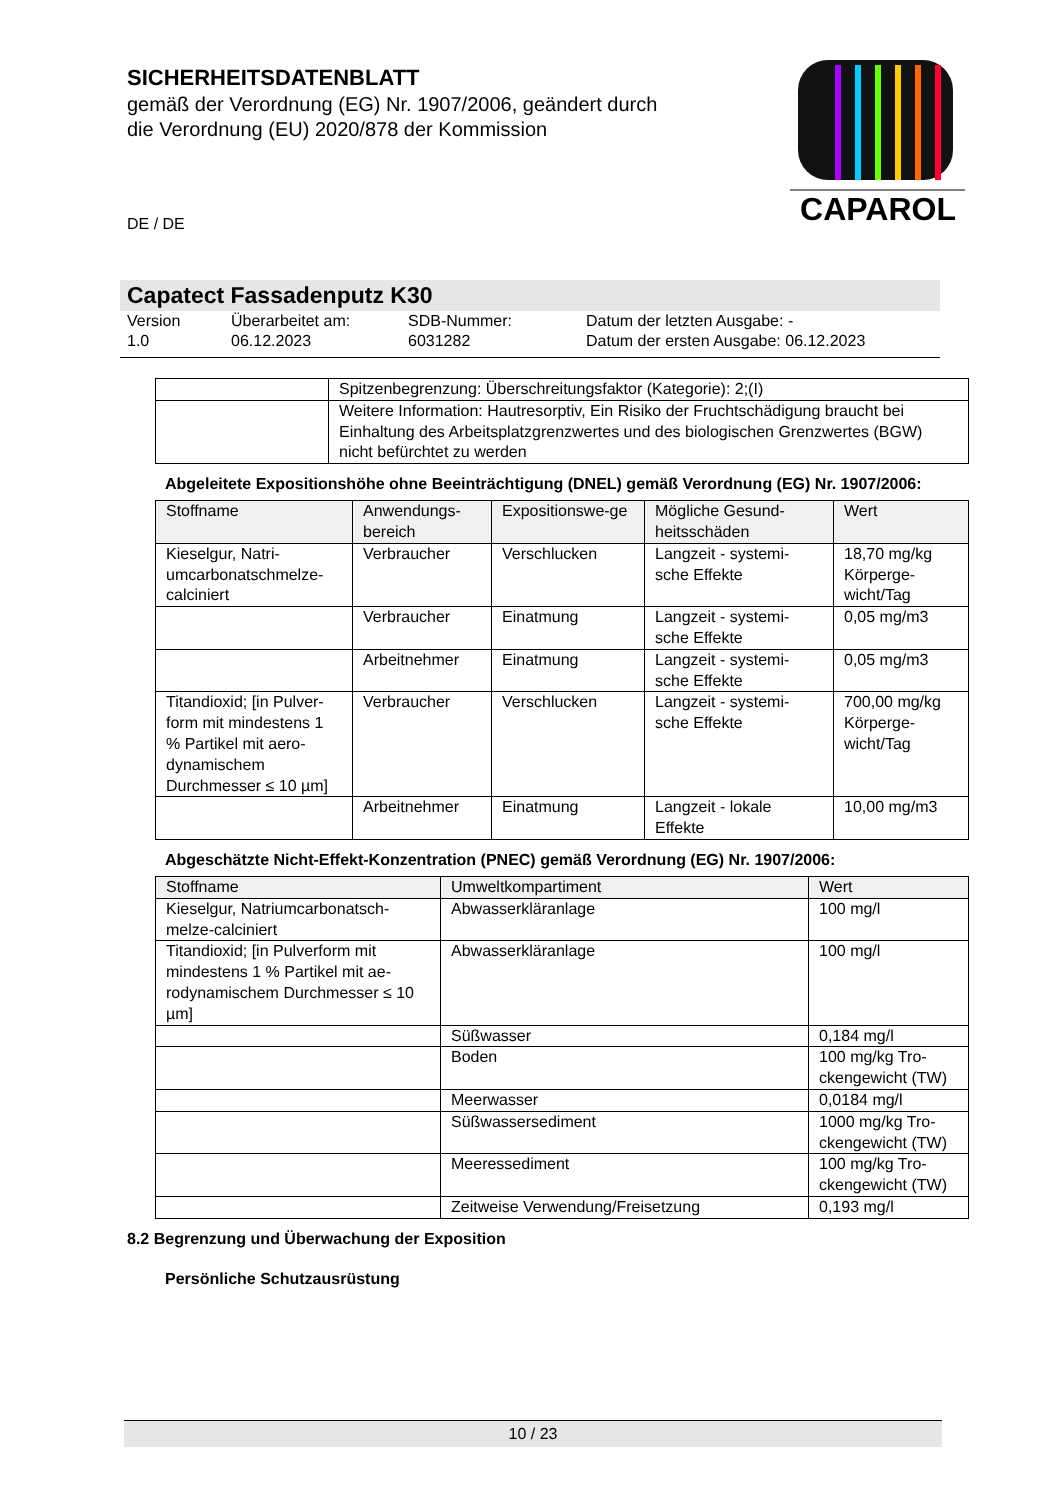SICHERHEITSDATENBLATT
gemäß der Verordnung (EG) Nr. 1907/2006, geändert durch die Verordnung (EU) 2020/878 der Kommission
CAPAROL
DE / DE
Capatect Fassadenputz K30
Version
1.0
Überarbeitet am:
06.12.2023
SDB-Nummer:
6031282
Datum der letzten Ausgabe: -
Datum der ersten Ausgabe: 06.12.2023
| | Spitzenbegrenzung: Überschreitungsfaktor (Kategorie): 2;(I) |
| | Weitere Information: Hautresorptiv, Ein Risiko der Fruchtschädigung braucht bei Einhaltung des Arbeitsplatzgrenzwertes und des biologischen Grenzwertes (BGW) nicht befürchtet zu werden |
Abgeleitete Expositionshöhe ohne Beeinträchtigung (DNEL) gemäß Verordnung (EG) Nr. 1907/2006:
| Stoffname | Anwendungs-bereich | Expositionswe-ge | Mögliche Gesund-heitsschäden | Wert |
| --- | --- | --- | --- | --- |
| Kieselgur, Natri-umcarbonatschmelze-calciniert | Verbraucher | Verschlucken | Langzeit - systemi-sche Effekte | 18,70 mg/kg Körperge-wicht/Tag |
| | Verbraucher | Einatmung | Langzeit - systemi-sche Effekte | 0,05 mg/m3 |
| | Arbeitnehmer | Einatmung | Langzeit - systemi-sche Effekte | 0,05 mg/m3 |
| Titandioxid; [in Pulver-form mit mindestens 1 % Partikel mit aero-dynamischem Durchmesser ≤ 10 µm] | Verbraucher | Verschlucken | Langzeit - systemi-sche Effekte | 700,00 mg/kg Körperge-wicht/Tag |
| | Arbeitnehmer | Einatmung | Langzeit - lokale Effekte | 10,00 mg/m3 |
Abgeschätzte Nicht-Effekt-Konzentration (PNEC) gemäß Verordnung (EG) Nr. 1907/2006:
| Stoffname | Umweltkompartiment | Wert |
| --- | --- | --- |
| Kieselgur, Natriumcarbonatsch-melze-calciniert | Abwasserkläranlage | 100 mg/l |
| Titandioxid; [in Pulverform mit mindestens 1 % Partikel mit ae-rodynamischem Durchmesser ≤ 10 µm] | Abwasserkläranlage | 100 mg/l |
| | Süßwasser | 0,184 mg/l |
| | Boden | 100 mg/kg Tro-ckengewicht (TW) |
| | Meerwasser | 0,0184 mg/l |
| | Süßwassersediment | 1000 mg/kg Tro-ckengewicht (TW) |
| | Meeressediment | 100 mg/kg Tro-ckengewicht (TW) |
| | Zeitweise Verwendung/Freisetzung | 0,193 mg/l |
8.2 Begrenzung und Überwachung der Exposition
Persönliche Schutzausrüstung
10 / 23